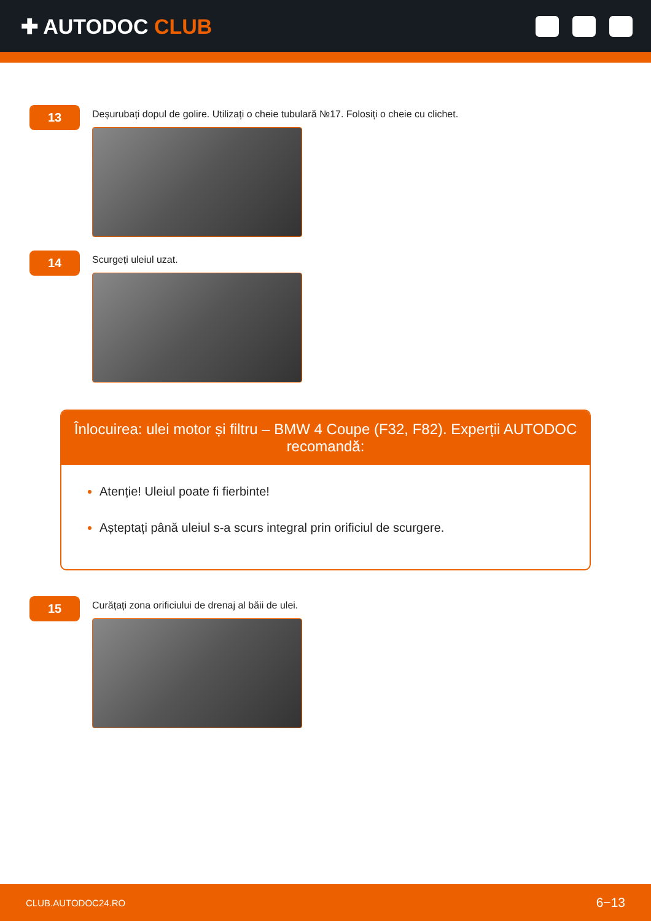✚ AUTODOC CLUB
13
Deșurubați dopul de golire. Utilizați o cheie tubulară №17. Folosiți o cheie cu clichet.
14
Scurgeți uleiul uzat.
Înlocuirea: ulei motor și filtru – BMW 4 Coupe (F32, F82). Experții AUTODOC recomandă:
Atenție! Uleiul poate fi fierbinte!
Așteptați până uleiul s-a scurs integral prin orificiul de scurgere.
15
Curățați zona orificiului de drenaj al băii de ulei.
CLUB.AUTODOC24.RO 6−13